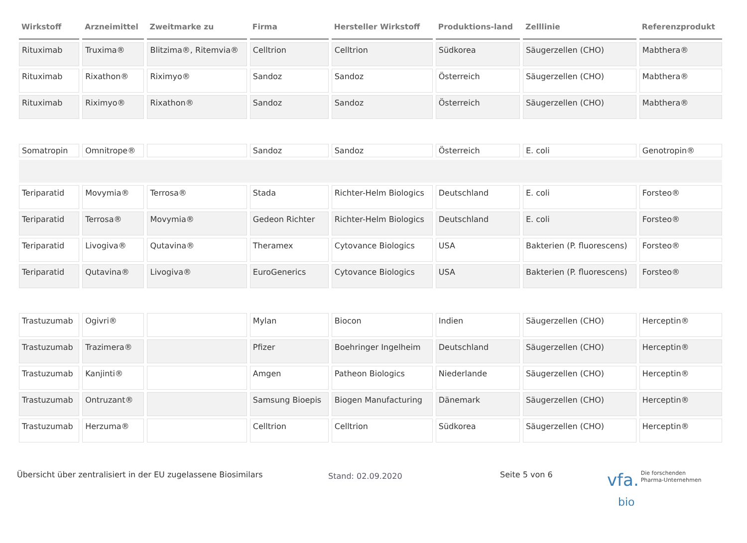| Wirkstoff | Arzneimittel | Zweitmarke zu | Firma | Hersteller Wirkstoff | Produktions-land | Zelllinie | Referenzprodukt |
| --- | --- | --- | --- | --- | --- | --- | --- |
| Rituximab | Truxima® | Blitzima®, Ritemvia® | Celltrion | Celltrion | Südkorea | Säugerzellen (CHO) | Mabthera® |
| Rituximab | Rixathon® | Riximyo® | Sandoz | Sandoz | Österreich | Säugerzellen (CHO) | Mabthera® |
| Rituximab | Riximyo® | Rixathon® | Sandoz | Sandoz | Österreich | Säugerzellen (CHO) | Mabthera® |
| Somatropin | Omnitrope® | | Sandoz | Sandoz | Österreich | E. coli | Genotropin® |
| Teriparatid | Movymia® | Terrosa® | Stada | Richter-Helm Biologics | Deutschland | E. coli | Forsteo® |
| Teriparatid | Terrosa® | Movymia® | Gedeon Richter | Richter-Helm Biologics | Deutschland | E. coli | Forsteo® |
| Teriparatid | Livogiva® | Qutavina® | Theramex | Cytovance Biologics | USA | Bakterien (P. fluorescens) | Forsteo® |
| Teriparatid | Qutavina® | Livogiva® | EuroGenerics | Cytovance Biologics | USA | Bakterien (P. fluorescens) | Forsteo® |
| Trastuzumab | Ogivri® | | Mylan | Biocon | Indien | Säugerzellen (CHO) | Herceptin® |
| Trastuzumab | Trazimera® | | Pfizer | Boehringer Ingelheim | Deutschland | Säugerzellen (CHO) | Herceptin® |
| Trastuzumab | Kanjinti® | | Amgen | Patheon Biologics | Niederlande | Säugerzellen (CHO) | Herceptin® |
| Trastuzumab | Ontruzant® | | Samsung Bioepis | Biogen Manufacturing | Dänemark | Säugerzellen (CHO) | Herceptin® |
| Trastuzumab | Herzuma® | | Celltrion | Celltrion | Südkorea | Säugerzellen (CHO) | Herceptin® |
Übersicht über zentralisiert in der EU zugelassene Biosimilars
Stand: 02.09.2020
Seite 5 von 6
vfa. Die forschenden
Pharma-Unternehmen
bio